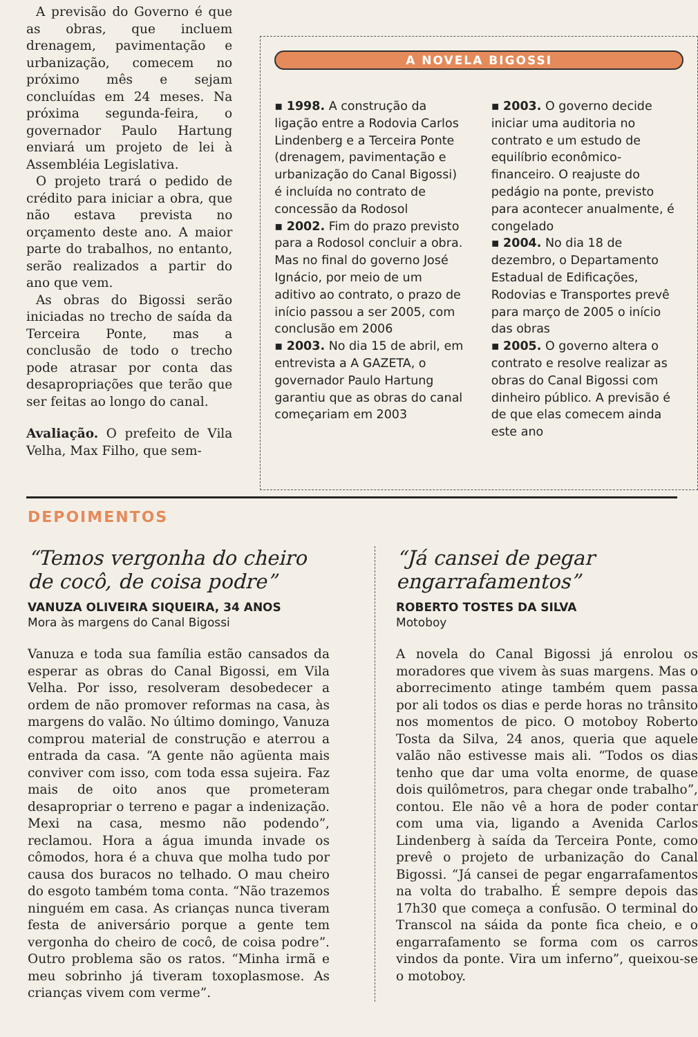A previsão do Governo é que as obras, que incluem drenagem, pavimentação e urbanização, comecem no próximo mês e sejam concluídas em 24 meses. Na próxima segunda-feira, o governador Paulo Hartung enviará um projeto de lei à Assembléia Legislativa.
O projeto trará o pedido de crédito para iniciar a obra, que não estava prevista no orçamento deste ano. A maior parte do trabalhos, no entanto, serão realizados a partir do ano que vem.
As obras do Bigossi serão iniciadas no trecho de saída da Terceira Ponte, mas a conclusão de todo o trecho pode atrasar por conta das desapropriações que terão que ser feitas ao longo do canal.
Avaliação. O prefeito de Vila Velha, Max Filho, que sem-
A NOVELA BIGOSSI
▪ 1998. A construção da ligação entre a Rodovia Carlos Lindenberg e a Terceira Ponte (drenagem, pavimentação e urbanização do Canal Bigossi) é incluída no contrato de concessão da Rodosol
▪ 2002. Fim do prazo previsto para a Rodosol concluir a obra. Mas no final do governo José Ignácio, por meio de um aditivo ao contrato, o prazo de início passou a ser 2005, com conclusão em 2006
▪ 2003. No dia 15 de abril, em entrevista a A GAZETA, o governador Paulo Hartung garantiu que as obras do canal começariam em 2003
▪ 2003. O governo decide iniciar uma auditoria no contrato e um estudo de equilíbrio econômico-financeiro. O reajuste do pedágio na ponte, previsto para acontecer anualmente, é congelado
▪ 2004. No dia 18 de dezembro, o Departamento Estadual de Edificações, Rodovias e Transportes prevê para março de 2005 o início das obras
▪ 2005. O governo altera o contrato e resolve realizar as obras do Canal Bigossi com dinheiro público. A previsão é de que elas comecem ainda este ano
DEPOIMENTOS
“Temos vergonha do cheiro de cocô, de coisa podre”
VANUZA OLIVEIRA SIQUEIRA, 34 ANOS
Mora às margens do Canal Bigossi
Vanuza e toda sua família estão cansados da esperar as obras do Canal Bigossi, em Vila Velha. Por isso, resolveram desobedecer a ordem de não promover reformas na casa, às margens do valão. No último domingo, Vanuza comprou material de construção e aterrou a entrada da casa. “A gente não agüenta mais conviver com isso, com toda essa sujeira. Faz mais de oito anos que prometeram desapropriar o terreno e pagar a indenização. Mexi na casa, mesmo não podendo”, reclamou. Hora a água imunda invade os cômodos, hora é a chuva que molha tudo por causa dos buracos no telhado. O mau cheiro do esgoto também toma conta. “Não trazemos ninguém em casa. As crianças nunca tiveram festa de aniversário porque a gente tem vergonha do cheiro de cocô, de coisa podre”. Outro problema são os ratos. “Minha irmã e meu sobrinho já tiveram toxoplasmose. As crianças vivem com verme”.
“Já cansei de pegar engarrafamentos”
ROBERTO TOSTES DA SILVA
Motoboy
A novela do Canal Bigossi já enrolou os moradores que vivem às suas margens. Mas o aborrecimento atinge também quem passa por ali todos os dias e perde horas no trânsito nos momentos de pico. O motoboy Roberto Tosta da Silva, 24 anos, queria que aquele valão não estivesse mais ali. “Todos os dias tenho que dar uma volta enorme, de quase dois quilômetros, para chegar onde trabalho”, contou. Ele não vê a hora de poder contar com uma via, ligando a Avenida Carlos Lindenberg à saída da Terceira Ponte, como prevê o projeto de urbanização do Canal Bigossi. “Já cansei de pegar engarrafamentos na volta do trabalho. É sempre depois das 17h30 que começa a confusão. O terminal do Transcol na sáida da ponte fica cheio, e o engarrafamento se forma com os carros vindos da ponte. Vira um inferno”, queixou-se o motoboy.